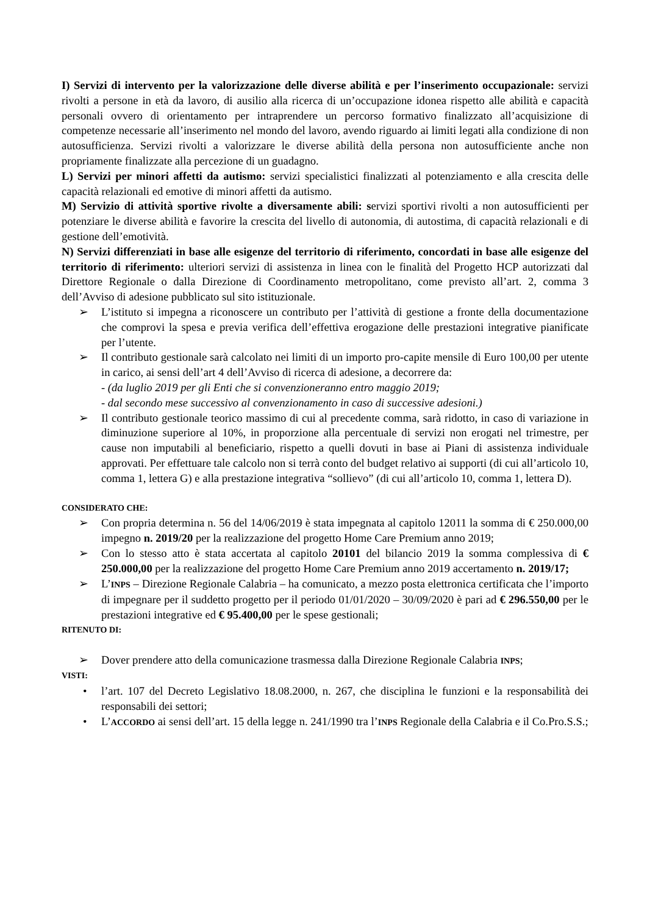I) Servizi di intervento per la valorizzazione delle diverse abilità e per l’inserimento occupazionale: servizi rivolti a persone in età da lavoro, di ausilio alla ricerca di un’occupazione idonea rispetto alle abilità e capacità personali ovvero di orientamento per intraprendere un percorso formativo finalizzato all’acquisizione di competenze necessarie all’inserimento nel mondo del lavoro, avendo riguardo ai limiti legati alla condizione di non autosufficienza. Servizi rivolti a valorizzare le diverse abilità della persona non autosufficiente anche non propriamente finalizzate alla percezione di un guadagno.
L) Servizi per minori affetti da autismo: servizi specialistici finalizzati al potenziamento e alla crescita delle capacità relazionali ed emotive di minori affetti da autismo.
M) Servizio di attività sportive rivolte a diversamente abili: servizi sportivi rivolti a non autosufficienti per potenziare le diverse abilità e favorire la crescita del livello di autonomia, di autostima, di capacità relazionali e di gestione dell’emotività.
N) Servizi differenziati in base alle esigenze del territorio di riferimento, concordati in base alle esigenze del territorio di riferimento: ulteriori servizi di assistenza in linea con le finalità del Progetto HCP autorizzati dal Direttore Regionale o dalla Direzione di Coordinamento metropolitano, come previsto all’art. 2, comma 3 dell’Avviso di adesione pubblicato sul sito istituzionale.
➢ L’istituto si impegna a riconoscere un contributo per l’attività di gestione a fronte della documentazione che comprovi la spesa e previa verifica dell’effettiva erogazione delle prestazioni integrative pianificate per l’utente.
➢ Il contributo gestionale sarà calcolato nei limiti di un importo pro-capite mensile di Euro 100,00 per utente in carico, ai sensi dell’art 4 dell’Avviso di ricerca di adesione, a decorrere da:
- (da luglio 2019 per gli Enti che si convenzioneranno entro maggio 2019;
- dal secondo mese successivo al convenzionamento in caso di successive adesioni.)
➢ Il contributo gestionale teorico massimo di cui al precedente comma, sarà ridotto, in caso di variazione in diminuzione superiore al 10%, in proporzione alla percentuale di servizi non erogati nel trimestre, per cause non imputabili al beneficiario, rispetto a quelli dovuti in base ai Piani di assistenza individuale approvati. Per effettuare tale calcolo non si terrà conto del budget relativo ai supporti (di cui all’articolo 10, comma 1, lettera G) e alla prestazione integrativa “sollievo” (di cui all’articolo 10, comma 1, lettera D).
CONSIDERATO CHE:
➢ Con propria determina n. 56 del 14/06/2019 è stata impegnata al capitolo 12011 la somma di € 250.000,00 impegno n. 2019/20 per la realizzazione del progetto Home Care Premium anno 2019;
➢ Con lo stesso atto è stata accertata al capitolo 20101 del bilancio 2019 la somma complessiva di € 250.000,00 per la realizzazione del progetto Home Care Premium anno 2019 accertamento n. 2019/17;
➢ L’INPS – Direzione Regionale Calabria – ha comunicato, a mezzo posta elettronica certificata che l’importo di impegnare per il suddetto progetto per il periodo 01/01/2020 – 30/09/2020 è pari ad € 296.550,00 per le prestazioni integrative ed € 95.400,00 per le spese gestionali;
RITENUTO DI:
➢ Dover prendere atto della comunicazione trasmessa dalla Direzione Regionale Calabria INPS;
VISTI:
• l’art. 107 del Decreto Legislativo 18.08.2000, n. 267, che disciplina le funzioni e la responsabilità dei responsabili dei settori;
• L’ACCORDO ai sensi dell’art. 15 della legge n. 241/1990 tra l’INPS Regionale della Calabria e il Co.Pro.S.S.;